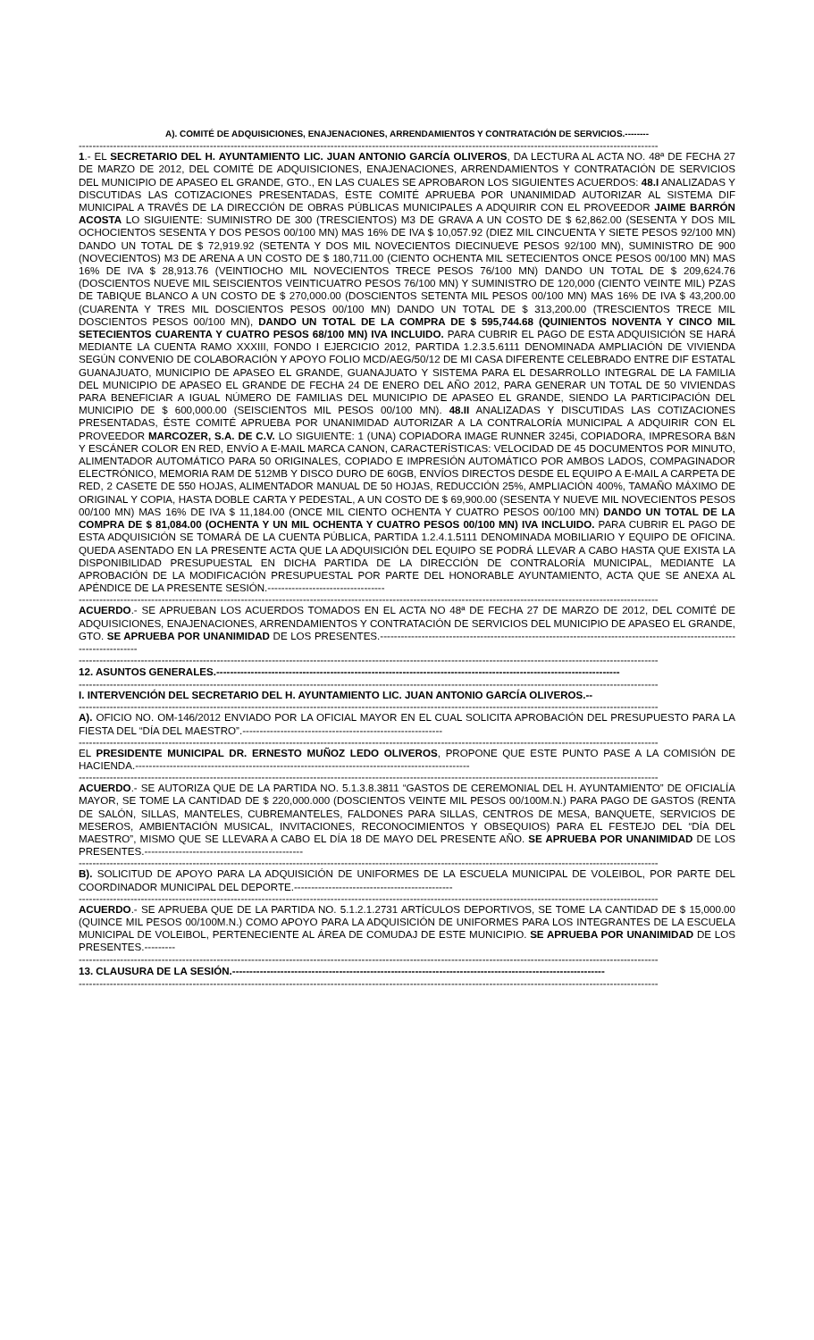A). COMITÉ DE ADQUISICIONES, ENAJENACIONES, ARRENDAMIENTOS Y CONTRATACIÓN DE SERVICIOS.--------
------------------------------------------------------------------------------------------------------------------------------------------------------------------------
1.- EL SECRETARIO DEL H. AYUNTAMIENTO LIC. JUAN ANTONIO GARCÍA OLIVEROS, DA LECTURA AL ACTA NO. 48ª DE FECHA 27 DE MARZO DE 2012, DEL COMITÉ DE ADQUISICIONES, ENAJENACIONES, ARRENDAMIENTOS Y CONTRATACIÓN DE SERVICIOS DEL MUNICIPIO DE APASEO EL GRANDE, GTO., EN LAS CUALES SE APROBARON LOS SIGUIENTES ACUERDOS: 48.I ANALIZADAS Y DISCUTIDAS LAS COTIZACIONES PRESENTADAS, ÉSTE COMITÉ APRUEBA POR UNANIMIDAD AUTORIZAR AL SISTEMA DIF MUNICIPAL A TRAVÉS DE LA DIRECCIÓN DE OBRAS PÚBLICAS MUNICIPALES A ADQUIRIR CON EL PROVEEDOR JAIME BARRÓN ACOSTA LO SIGUIENTE: SUMINISTRO DE 300 (TRESCIENTOS) M3 DE GRAVA A UN COSTO DE $ 62,862.00 (SESENTA Y DOS MIL OCHOCIENTOS SESENTA Y DOS PESOS 00/100 MN) MAS 16% DE IVA $ 10,057.92 (DIEZ MIL CINCUENTA Y SIETE PESOS 92/100 MN) DANDO UN TOTAL DE $ 72,919.92 (SETENTA Y DOS MIL NOVECIENTOS DIECINUEVE PESOS 92/100 MN), SUMINISTRO DE 900 (NOVECIENTOS) M3 DE ARENA A UN COSTO DE $ 180,711.00 (CIENTO OCHENTA MIL SETECIENTOS ONCE PESOS 00/100 MN) MAS 16% DE IVA $ 28,913.76 (VEINTIOCHO MIL NOVECIENTOS TRECE PESOS 76/100 MN) DANDO UN TOTAL DE $ 209,624.76 (DOSCIENTOS NUEVE MIL SEISCIENTOS VEINTICUATRO PESOS 76/100 MN) Y SUMINISTRO DE 120,000 (CIENTO VEINTE MIL) PZAS DE TABIQUE BLANCO A UN COSTO DE $ 270,000.00 (DOSCIENTOS SETENTA MIL PESOS 00/100 MN) MAS 16% DE IVA $ 43,200.00 (CUARENTA Y TRES MIL DOSCIENTOS PESOS 00/100 MN) DANDO UN TOTAL DE $ 313,200.00 (TRESCIENTOS TRECE MIL DOSCIENTOS PESOS 00/100 MN), DANDO UN TOTAL DE LA COMPRA DE $ 595,744.68 (QUINIENTOS NOVENTA Y CINCO MIL SETECIENTOS CUARENTA Y CUATRO PESOS 68/100 MN) IVA INCLUIDO. PARA CUBRIR EL PAGO DE ESTA ADQUISICIÓN SE HARÁ MEDIANTE LA CUENTA RAMO XXXIII, FONDO I EJERCICIO 2012, PARTIDA 1.2.3.5.6111 DENOMINADA AMPLIACIÓN DE VIVIENDA SEGÚN CONVENIO DE COLABORACIÓN Y APOYO FOLIO MCD/AEG/50/12 DE MI CASA DIFERENTE CELEBRADO ENTRE DIF ESTATAL GUANAJUATO, MUNICIPIO DE APASEO EL GRANDE, GUANAJUATO Y SISTEMA PARA EL DESARROLLO INTEGRAL DE LA FAMILIA DEL MUNICIPIO DE APASEO EL GRANDE DE FECHA 24 DE ENERO DEL AÑO 2012, PARA GENERAR UN TOTAL DE 50 VIVIENDAS PARA BENEFICIAR A IGUAL NÚMERO DE FAMILIAS DEL MUNICIPIO DE APASEO EL GRANDE, SIENDO LA PARTICIPACIÓN DEL MUNICIPIO DE $ 600,000.00 (SEISCIENTOS MIL PESOS 00/100 MN). 48.II ANALIZADAS Y DISCUTIDAS LAS COTIZACIONES PRESENTADAS, ÉSTE COMITÉ APRUEBA POR UNANIMIDAD AUTORIZAR A LA CONTRALORÍA MUNICIPAL A ADQUIRIR CON EL PROVEEDOR MARCOZER, S.A. DE C.V. LO SIGUIENTE: 1 (UNA) COPIADORA IMAGE RUNNER 3245i, COPIADORA, IMPRESORA B&N Y ESCÁNER COLOR EN RED, ENVÍO A E-MAIL MARCA CANON, CARACTERÍSTICAS: VELOCIDAD DE 45 DOCUMENTOS POR MINUTO, ALIMENTADOR AUTOMÁTICO PARA 50 ORIGINALES, COPIADO E IMPRESIÓN AUTOMÁTICO POR AMBOS LADOS, COMPAGINADOR ELECTRÓNICO, MEMORIA RAM DE 512MB Y DISCO DURO DE 60GB, ENVÍOS DIRECTOS DESDE EL EQUIPO A E-MAIL A CARPETA DE RED, 2 CASETE DE 550 HOJAS, ALIMENTADOR MANUAL DE 50 HOJAS, REDUCCIÓN 25%, AMPLIACIÓN 400%, TAMAÑO MÁXIMO DE ORIGINAL Y COPIA, HASTA DOBLE CARTA Y PEDESTAL, A UN COSTO DE $ 69,900.00 (SESENTA Y NUEVE MIL NOVECIENTOS PESOS 00/100 MN) MAS 16% DE IVA $ 11,184.00 (ONCE MIL CIENTO OCHENTA Y CUATRO PESOS 00/100 MN) DANDO UN TOTAL DE LA COMPRA DE $ 81,084.00 (OCHENTA Y UN MIL OCHENTA Y CUATRO PESOS 00/100 MN) IVA INCLUIDO. PARA CUBRIR EL PAGO DE ESTA ADQUISICIÓN SE TOMARÁ DE LA CUENTA PÚBLICA, PARTIDA 1.2.4.1.5111 DENOMINADA MOBILIARIO Y EQUIPO DE OFICINA. QUEDA ASENTADO EN LA PRESENTE ACTA QUE LA ADQUISICIÓN DEL EQUIPO SE PODRÁ LLEVAR A CABO HASTA QUE EXISTA LA DISPONIBILIDAD PRESUPUESTAL EN DICHA PARTIDA DE LA DIRECCIÓN DE CONTRALORÍA MUNICIPAL, MEDIANTE LA APROBACIÓN DE LA MODIFICACIÓN PRESUPUESTAL POR PARTE DEL HONORABLE AYUNTAMIENTO, ACTA QUE SE ANEXA AL APÉNDICE DE LA PRESENTE SESIÓN.----------------------------------
------------------------------------------------------------------------------------------------------------------------------------------------------------------------
ACUERDO.- SE APRUEBAN LOS ACUERDOS TOMADOS EN EL ACTA NO 48ª DE FECHA 27 DE MARZO DE 2012, DEL COMITÉ DE ADQUISICIONES, ENAJENACIONES, ARRENDAMIENTOS Y CONTRATACIÓN DE SERVICIOS DEL MUNICIPIO DE APASEO EL GRANDE, GTO. SE APRUEBA POR UNANIMIDAD DE LOS PRESENTES.------------------------------------------------------------------------------------------------------------------------
------------------------------------------------------------------------------------------------------------------------------------------------------------------------
12. ASUNTOS GENERALES.---------------------------------------------------------------------------------------------------------------------
------------------------------------------------------------------------------------------------------------------------------------------------------------------------
I. INTERVENCIÓN DEL SECRETARIO DEL H. AYUNTAMIENTO LIC. JUAN ANTONIO GARCÍA OLIVEROS.--
------------------------------------------------------------------------------------------------------------------------------------------------------------------------
A). OFICIO NO. OM-146/2012 ENVIADO POR LA OFICIAL MAYOR EN EL CUAL SOLICITA APROBACIÓN DEL PRESUPUESTO PARA LA FIESTA DEL “DÍA DEL MAESTRO”.----------------------------------------------------------
------------------------------------------------------------------------------------------------------------------------------------------------------------------------
EL PRESIDENTE MUNICIPAL DR. ERNESTO MUÑOZ LEDO OLIVEROS, PROPONE QUE ESTE PUNTO PASE A LA COMISIÓN DE HACIENDA.-------------------------------------------------------------------------------------------------
------------------------------------------------------------------------------------------------------------------------------------------------------------------------
ACUERDO.- SE AUTORIZA QUE DE LA PARTIDA NO. 5.1.3.8.3811 “GASTOS DE CEREMONIAL DEL H. AYUNTAMIENTO” DE OFICIALÍA MAYOR, SE TOME LA CANTIDAD DE $ 220,000.000 (DOSCIENTOS VEINTE MIL PESOS 00/100M.N.) PARA PAGO DE GASTOS (RENTA DE SALÓN, SILLAS, MANTELES, CUBREMANTELES, FALDONES PARA SILLAS, CENTROS DE MESA, BANQUETE, SERVICIOS DE MESEROS, AMBIENTACIÓN MUSICAL, INVITACIONES, RECONOCIMIENTOS Y OBSEQUIOS) PARA EL FESTEJO DEL “DÍA DEL MAESTRO”, MISMO QUE SE LLEVARA A CABO EL DÍA 18 DE MAYO DEL PRESENTE AÑO. SE APRUEBA POR UNANIMIDAD DE LOS PRESENTES.----------------------------------------------
------------------------------------------------------------------------------------------------------------------------------------------------------------------------
B). SOLICITUD DE APOYO PARA LA ADQUISICIÓN DE UNIFORMES DE LA ESCUELA MUNICIPAL DE VOLEIBOL, POR PARTE DEL COORDINADOR MUNICIPAL DEL DEPORTE.----------------------------------------------
------------------------------------------------------------------------------------------------------------------------------------------------------------------------
ACUERDO.- SE APRUEBA QUE DE LA PARTIDA NO. 5.1.2.1.2731 ARTÍCULOS DEPORTIVOS, SE TOME LA CANTIDAD DE $ 15,000.00 (QUINCE MIL PESOS 00/100M.N.) COMO APOYO PARA LA ADQUISICIÓN DE UNIFORMES PARA LOS INTEGRANTES DE LA ESCUELA MUNICIPAL DE VOLEIBOL, PERTENECIENTE AL ÁREA DE COMUDAJ DE ESTE MUNICIPIO. SE APRUEBA POR UNANIMIDAD DE LOS PRESENTES.---------
------------------------------------------------------------------------------------------------------------------------------------------------------------------------
13. CLAUSURA DE LA SESIÓN.------------------------------------------------------------------------------------------------------------
------------------------------------------------------------------------------------------------------------------------------------------------------------------------